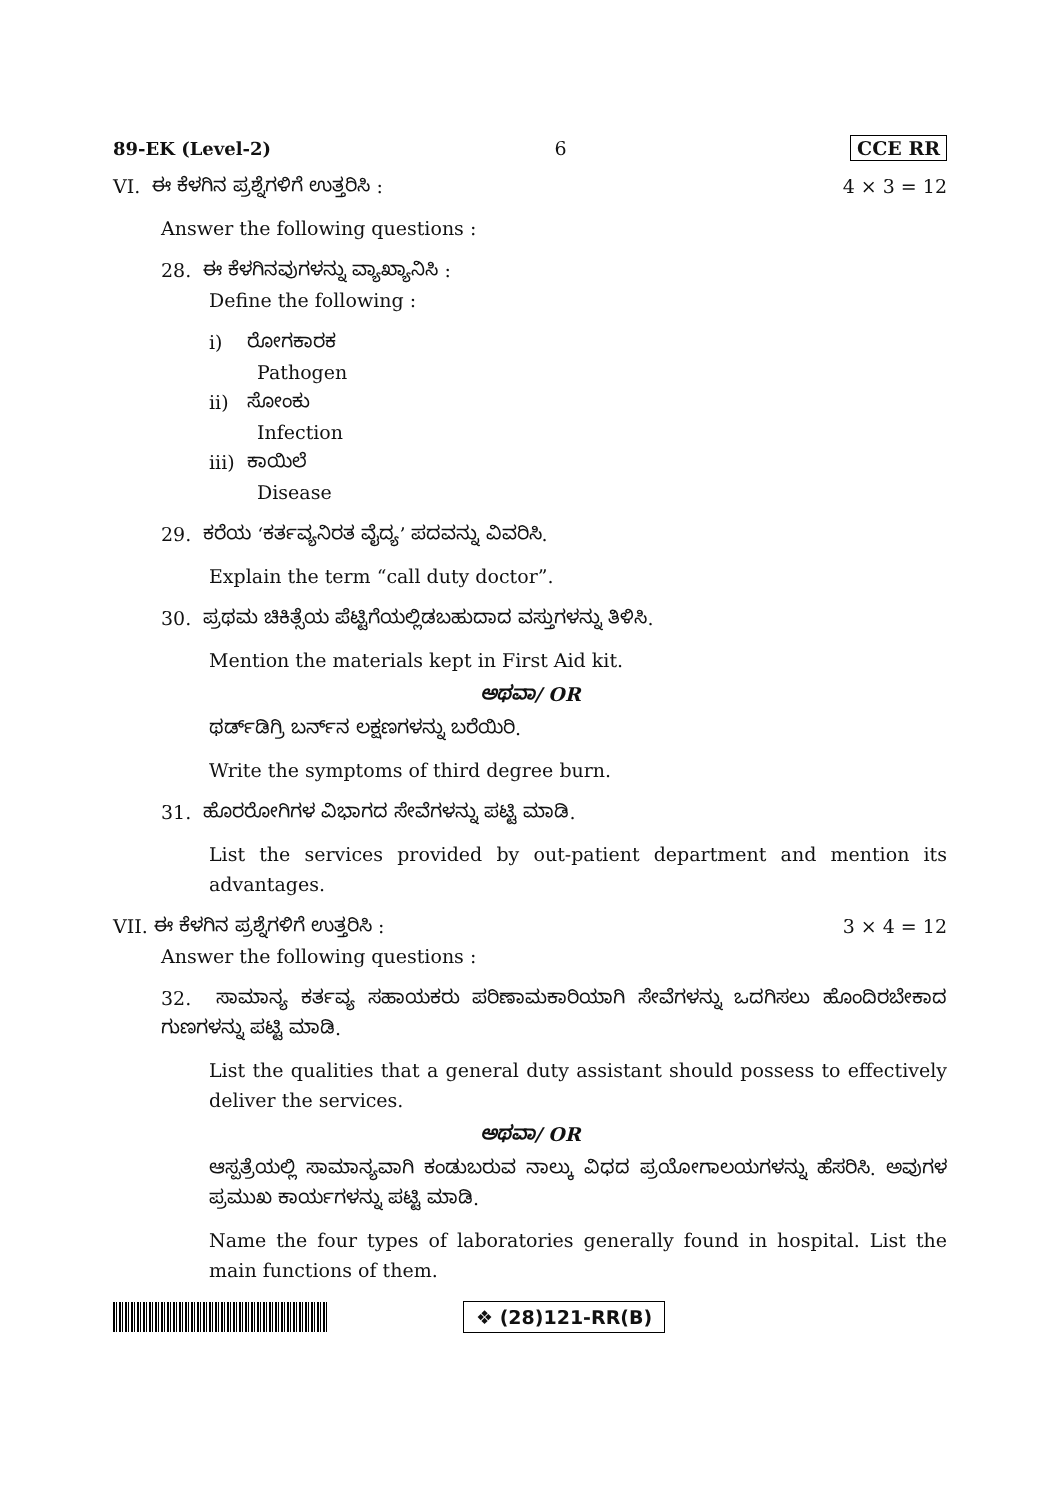89-EK (Level-2) 6 CCE RR
VI. ಈ ಕೆಳಗಿನ ಪ್ರಶ್ನೆಗಳಿಗೆ ಉತ್ತರಿಸಿ :
4 × 3 = 12
Answer the following questions :
28. ಈ ಕೆಳಗಿನವುಗಳನ್ನು ವ್ಯಾಖ್ಯಾನಿಸಿ :
Define the following :
i) ರೋಗಕಾರಕ
Pathogen
ii) ಸೋಂಕು
Infection
iii) ಕಾಯಿಲೆ
Disease
29. ಕರೆಯ ‘ಕರ್ತವ್ಯನಿರತ ವೈದ್ಯ’ ಪದವನ್ನು ವಿವರಿಸಿ.
Explain the term “call duty doctor”.
30. ಪ್ರಥಮ ಚಿಕಿತ್ಸೆಯ ಪೆಟ್ಟಿಗೆಯಲ್ಲಿಡಬಹುದಾದ ವಸ್ತುಗಳನ್ನು ತಿಳಿಸಿ.
Mention the materials kept in First Aid kit.
ಅಥವಾ/ OR
ಥರ್ಡ್‌ಡಿಗ್ರಿ ಬರ್ನ್‌ನ ಲಕ್ಷಣಗಳನ್ನು ಬರೆಯಿರಿ.
Write the symptoms of third degree burn.
31. ಹೊರರೋಗಿಗಳ ವಿಭಾಗದ ಸೇವೆಗಳನ್ನು ಪಟ್ಟಿ ಮಾಡಿ.
List the services provided by out-patient department and mention its advantages.
VII. ಈ ಕೆಳಗಿನ ಪ್ರಶ್ನೆಗಳಿಗೆ ಉತ್ತರಿಸಿ :
3 × 4 = 12
Answer the following questions :
32. ಸಾಮಾನ್ಯ ಕರ್ತವ್ಯ ಸಹಾಯಕರು ಪರಿಣಾಮಕಾರಿಯಾಗಿ ಸೇವೆಗಳನ್ನು ಒದಗಿಸಲು ಹೊಂದಿರಬೇಕಾದ ಗುಣಗಳನ್ನು ಪಟ್ಟಿ ಮಾಡಿ.
List the qualities that a general duty assistant should possess to effectively deliver the services.
ಅಥವಾ/ OR
ಆಸ್ಪತ್ರೆಯಲ್ಲಿ ಸಾಮಾನ್ಯವಾಗಿ ಕಂಡುಬರುವ ನಾಲ್ಕು ವಿಧದ ಪ್ರಯೋಗಾಲಯಗಳನ್ನು ಹೆಸರಿಸಿ. ಅವುಗಳ ಪ್ರಮುಖ ಕಾರ್ಯಗಳನ್ನು ಪಟ್ಟಿ ಮಾಡಿ.
Name the four types of laboratories generally found in hospital. List the main functions of them.
❖ (28)121-RR(B)